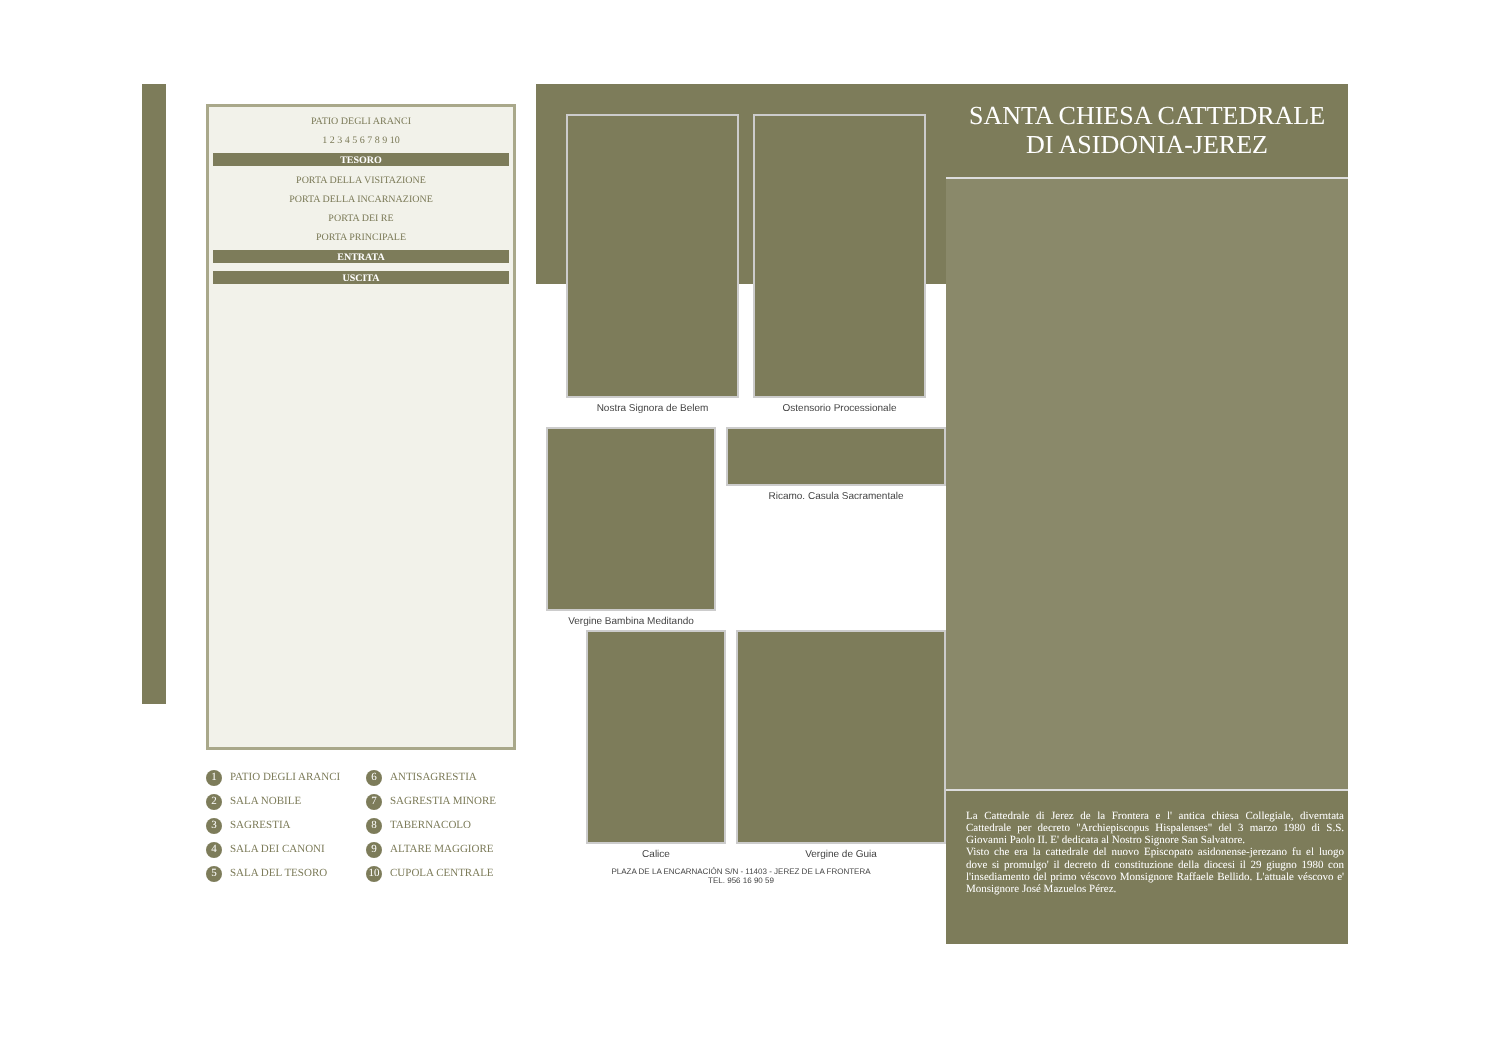PATIO DEGLI ARANCI
1 2 3 4 5 6 7 8 9 10
TESORO
PORTA DELLA VISITAZIONE
PORTA DELLA INCARNAZIONE
PORTA DEI RE
PORTA PRINCIPALE
ENTRATA
USCITA
1 PATIO DEGLI ARANCI
6 ANTISAGRESTIA
2 SALA NOBILE
7 SAGRESTIA MINORE
3 SAGRESTIA
8 TABERNACOLO
4 SALA DEI CANONI
9 ALTARE MAGGIORE
5 SALA DEL TESORO
10 CUPOLA CENTRALE
Nostra Signora de Belem Ostensorio Processionale
Vergine Bambina Meditando Ricamo. Casula Sacramentale
Calice Vergine de Guia
PLAZA DE LA ENCARNACIÓN S/N - 11403 - JEREZ DE LA FRONTERA
TEL. 956 16 90 59
SANTA CHIESA CATTEDRALE
DI ASIDONIA-JEREZ
La Cattedrale di Jerez de la Frontera e l' antica chiesa Collegiale, diverntata Cattedrale per decreto "Archiepiscopus Hispalenses" del 3 marzo 1980 di S.S. Giovanni Paolo II. E' dedicata al Nostro Signore San Salvatore.
Visto che era la cattedrale del nuovo Episcopato asidonense-jerezano fu el luogo dove si promulgo' il decreto di constituzione della diocesi il 29 giugno 1980 con l'insediamento del primo véscovo Monsignore Raffaele Bellido. L'attuale véscovo e' Monsignore José Mazuelos Pérez.